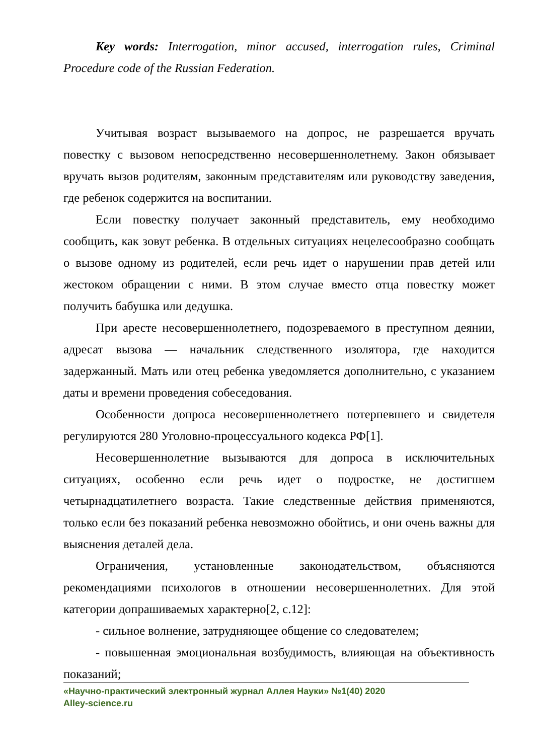Key words: Interrogation, minor accused, interrogation rules, Criminal Procedure code of the Russian Federation.
Учитывая возраст вызываемого на допрос, не разрешается вручать повестку с вызовом непосредственно несовершеннолетнему. Закон обязывает вручать вызов родителям, законным представителям или руководству заведения, где ребенок содержится на воспитании.
Если повестку получает законный представитель, ему необходимо сообщить, как зовут ребенка. В отдельных ситуациях нецелесообразно сообщать о вызове одному из родителей, если речь идет о нарушении прав детей или жестоком обращении с ними. В этом случае вместо отца повестку может получить бабушка или дедушка.
При аресте несовершеннолетнего, подозреваемого в преступном деянии, адресат вызова — начальник следственного изолятора, где находится задержанный. Мать или отец ребенка уведомляется дополнительно, с указанием даты и времени проведения собеседования.
Особенности допроса несовершеннолетнего потерпевшего и свидетеля регулируются 280 Уголовно-процессуального кодекса РФ[1].
Несовершеннолетние вызываются для допроса в исключительных ситуациях, особенно если речь идет о подростке, не достигшем четырнадцатилетнего возраста. Такие следственные действия применяются, только если без показаний ребенка невозможно обойтись, и они очень важны для выяснения деталей дела.
Ограничения, установленные законодательством, объясняются рекомендациями психологов в отношении несовершеннолетних. Для этой категории допрашиваемых характерно[2, с.12]:
- сильное волнение, затрудняющее общение со следователем;
- повышенная эмоциональная возбудимость, влияющая на объективность показаний;
«Научно-практический электронный журнал Аллея Науки» №1(40) 2020
Alley-science.ru